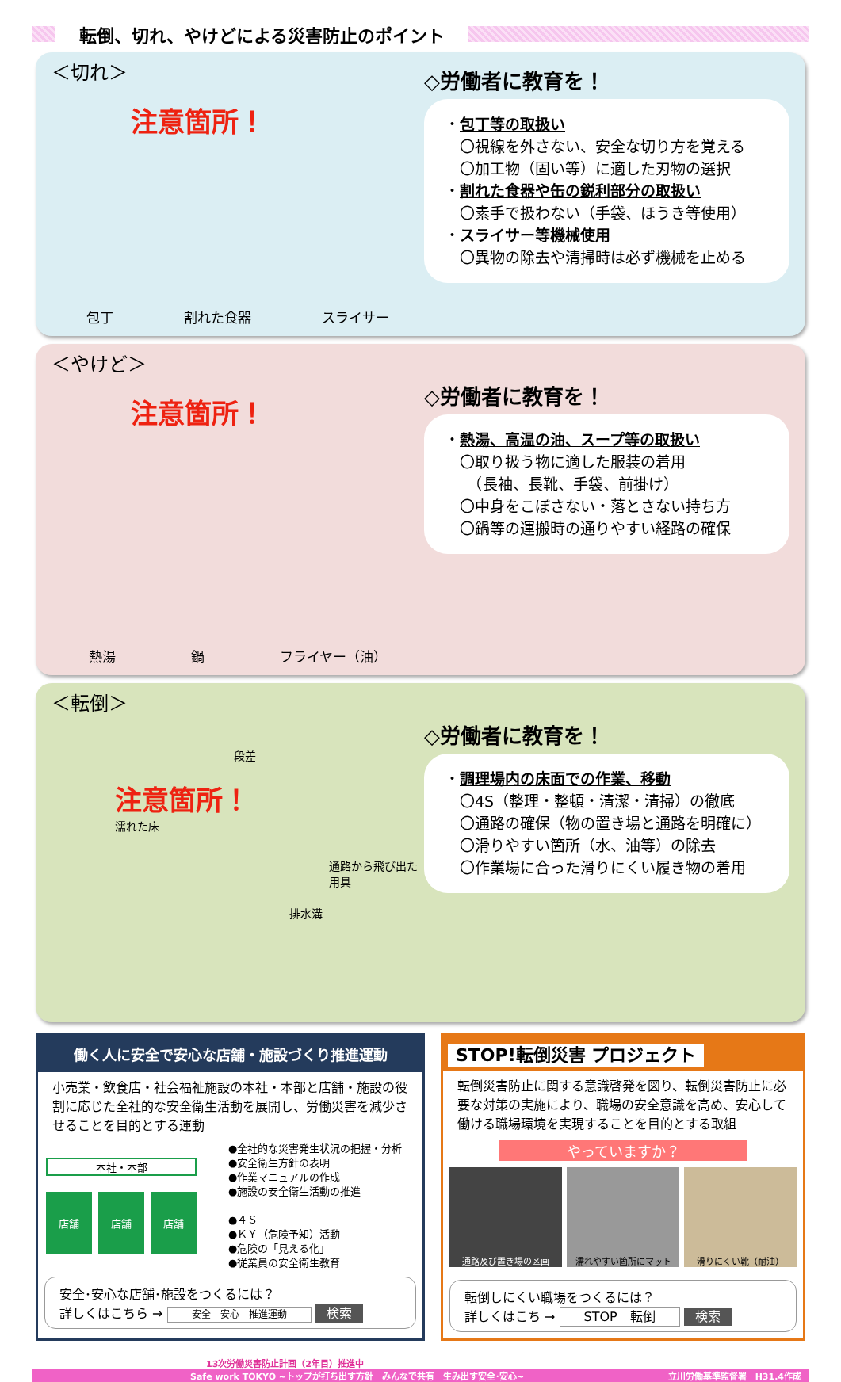転倒、切れ、やけどによる災害防止のポイント
＜切れ＞
注意箇所！
包丁 割れた食器 スライサー
◇労働者に教育を！
・包丁等の取扱い
　〇視線を外さない、安全な切り方を覚える
　〇加工物（固い等）に適した刃物の選択
・割れた食器や缶の鋭利部分の取扱い
　〇素手で扱わない（手袋、ほうき等使用）
・スライサー等機械使用
　〇異物の除去や清掃時は必ず機械を止める
＜やけど＞
注意箇所！
熱湯 鍋 フライヤー（油）
◇労働者に教育を！
・熱湯、高温の油、スープ等の取扱い
　〇取り扱う物に適した服装の着用
　　（長袖、長靴、手袋、前掛け）
　〇中身をこぼさない・落とさない持ち方
　〇鍋等の運搬時の通りやすい経路の確保
＜転倒＞
段差
注意箇所！
濡れた床
通路から飛び出た用具
排水溝
◇労働者に教育を！
・調理場内の床面での作業、移動
　〇4S（整理・整頓・清潔・清掃）の徹底
　〇通路の確保（物の置き場と通路を明確に）
　〇滑りやすい箇所（水、油等）の除去
　〇作業場に合った滑りにくい履き物の着用
働く人に安全で安心な店舗・施設づくり推進運動
小売業・飲食店・社会福祉施設の本社・本部と店舗・施設の役割に応じた全社的な安全衛生活動を展開し、労働災害を減少させることを目的とする運動
本社・本部
店舗 店舗 店舗
●全社的な災害発生状況の把握・分析
●安全衛生方針の表明
●作業マニュアルの作成
●施設の安全衛生活動の推進
●４Ｓ
●ＫＹ（危険予知）活動
●危険の「見える化」
●従業員の安全衛生教育
安全･安心な店舗･施設をつくるには？
詳しくはこちら → 安全　安心　推進運動 検索
STOP!転倒災害 プロジェクト
転倒災害防止に関する意識啓発を図り、転倒災害防止に必要な対策の実施により、職場の安全意識を高め、安心して働ける職場環境を実現することを目的とする取組
やっていますか？
通路及び置き場の区画 濡れやすい箇所にマット 滑りにくい靴（耐油）
転倒しにくい職場をつくるには？
詳しくはこち → STOP　転倒 検索
13次労働災害防止計画（2年目）推進中
Safe work TOKYO ~トップが打ち出す方針　みんなで共有　生み出す安全･安心~ 立川労働基準監督署　H31.4作成